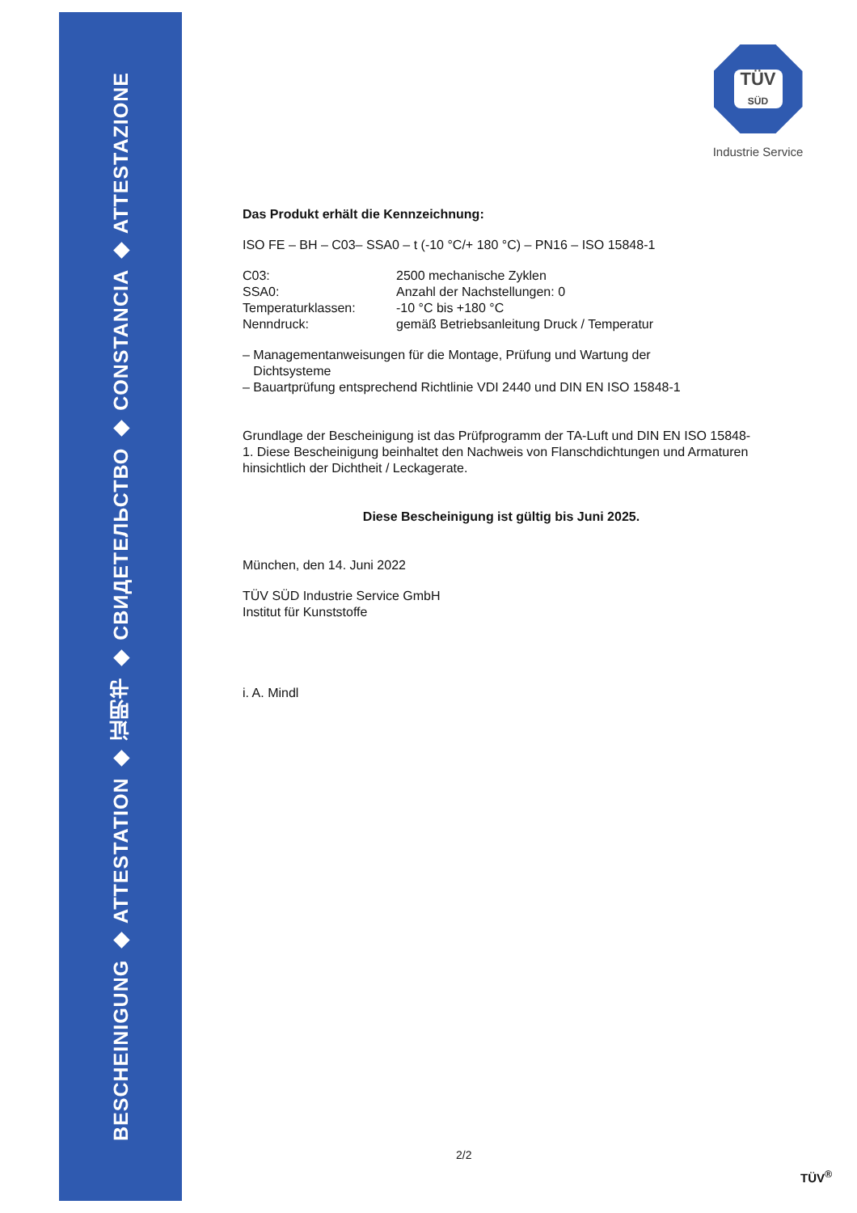BESCHEINIGUNG ◆ ATTESTATION ◆ 证明书 ◆ СВИДЕТЕЛЬСТВО ◆ CONSTANCIA ◆ ATTESTAZIONE
TÜV
SÜD
Industrie Service
Das Produkt erhält die Kennzeichnung:
ISO FE – BH – C03– SSA0 – t (-10 °C/+ 180 °C) – PN16 – ISO 15848-1
C03: 2500 mechanische Zyklen
SSA0: Anzahl der Nachstellungen: 0
Temperaturklassen: -10 °C bis +180 °C
Nenndruck: gemäß Betriebsanleitung Druck / Temperatur
– Managementanweisungen für die Montage, Prüfung und Wartung der
Dichtsysteme
– Bauartprüfung entsprechend Richtlinie VDI 2440 und DIN EN ISO 15848-1
Grundlage der Bescheinigung ist das Prüfprogramm der TA-Luft und DIN EN ISO 15848-1. Diese Bescheinigung beinhaltet den Nachweis von Flanschdichtungen und Armaturen hinsichtlich der Dichtheit / Leckagerate.
Diese Bescheinigung ist gültig bis Juni 2025.
München, den 14. Juni 2022
TÜV SÜD Industrie Service GmbH
Institut für Kunststoffe
i. A. Mindl
2/2
TÜV<sup>®</sup>